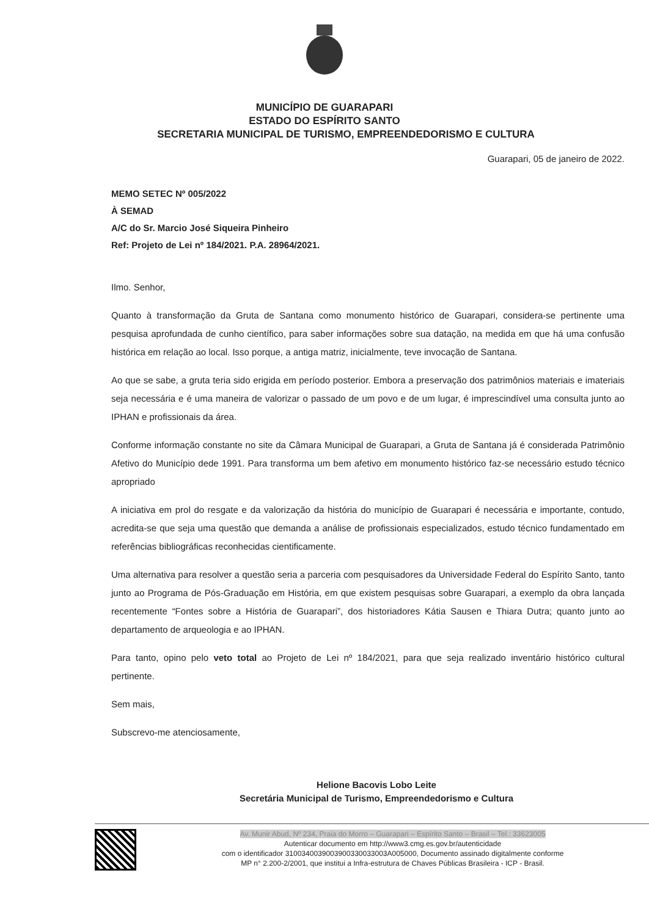MUNICÍPIO DE GUARAPARI
ESTADO DO ESPÍRITO SANTO
SECRETARIA MUNICIPAL DE TURISMO, EMPREENDEDORISMO E CULTURA
Guarapari, 05 de janeiro de 2022.
MEMO SETEC Nº 005/2022
À SEMAD
A/C do Sr. Marcio José Siqueira Pinheiro
Ref: Projeto de Lei nº 184/2021. P.A. 28964/2021.
Ilmo. Senhor,
Quanto à transformação da Gruta de Santana como monumento histórico de Guarapari, considera-se pertinente uma pesquisa aprofundada de cunho científico, para saber informações sobre sua datação, na medida em que há uma confusão histórica em relação ao local. Isso porque, a antiga matriz, inicialmente, teve invocação de Santana.
Ao que se sabe, a gruta teria sido erigida em período posterior. Embora a preservação dos patrimônios materiais e imateriais seja necessária e é uma maneira de valorizar o passado de um povo e de um lugar, é imprescindível uma consulta junto ao IPHAN e profissionais da área.
Conforme informação constante no site da Câmara Municipal de Guarapari, a Gruta de Santana já é considerada Patrimônio Afetivo do Município dede 1991. Para transforma um bem afetivo em monumento histórico faz-se necessário estudo técnico apropriado
A iniciativa em prol do resgate e da valorização da história do município de Guarapari é necessária e importante, contudo, acredita-se que seja uma questão que demanda a análise de profissionais especializados, estudo técnico fundamentado em referências bibliográficas reconhecidas cientificamente.
Uma alternativa para resolver a questão seria a parceria com pesquisadores da Universidade Federal do Espírito Santo, tanto junto ao Programa de Pós-Graduação em História, em que existem pesquisas sobre Guarapari, a exemplo da obra lançada recentemente “Fontes sobre a História de Guarapari”, dos historiadores Kátia Sausen e Thiara Dutra; quanto junto ao departamento de arqueologia e ao IPHAN.
Para tanto, opino pelo veto total ao Projeto de Lei nº 184/2021, para que seja realizado inventário histórico cultural pertinente.
Sem mais,
Subscrevo-me atenciosamente,
Helione Bacovis Lobo Leite
Secretária Municipal de Turismo, Empreendedorismo e Cultura
Av. Munir Abud, Nº 234, Praia do Morro – Guarapari – Espírito Santo – Brasil – Tel.: 33623005
Autenticar documento em http://www3.cmg.es.gov.br/autenticidade
com o identificador 3100340039003900330033003A005000, Documento assinado digitalmente conforme
MP n° 2.200-2/2001, que institui a Infra-estrutura de Chaves Públicas Brasileira - ICP - Brasil.